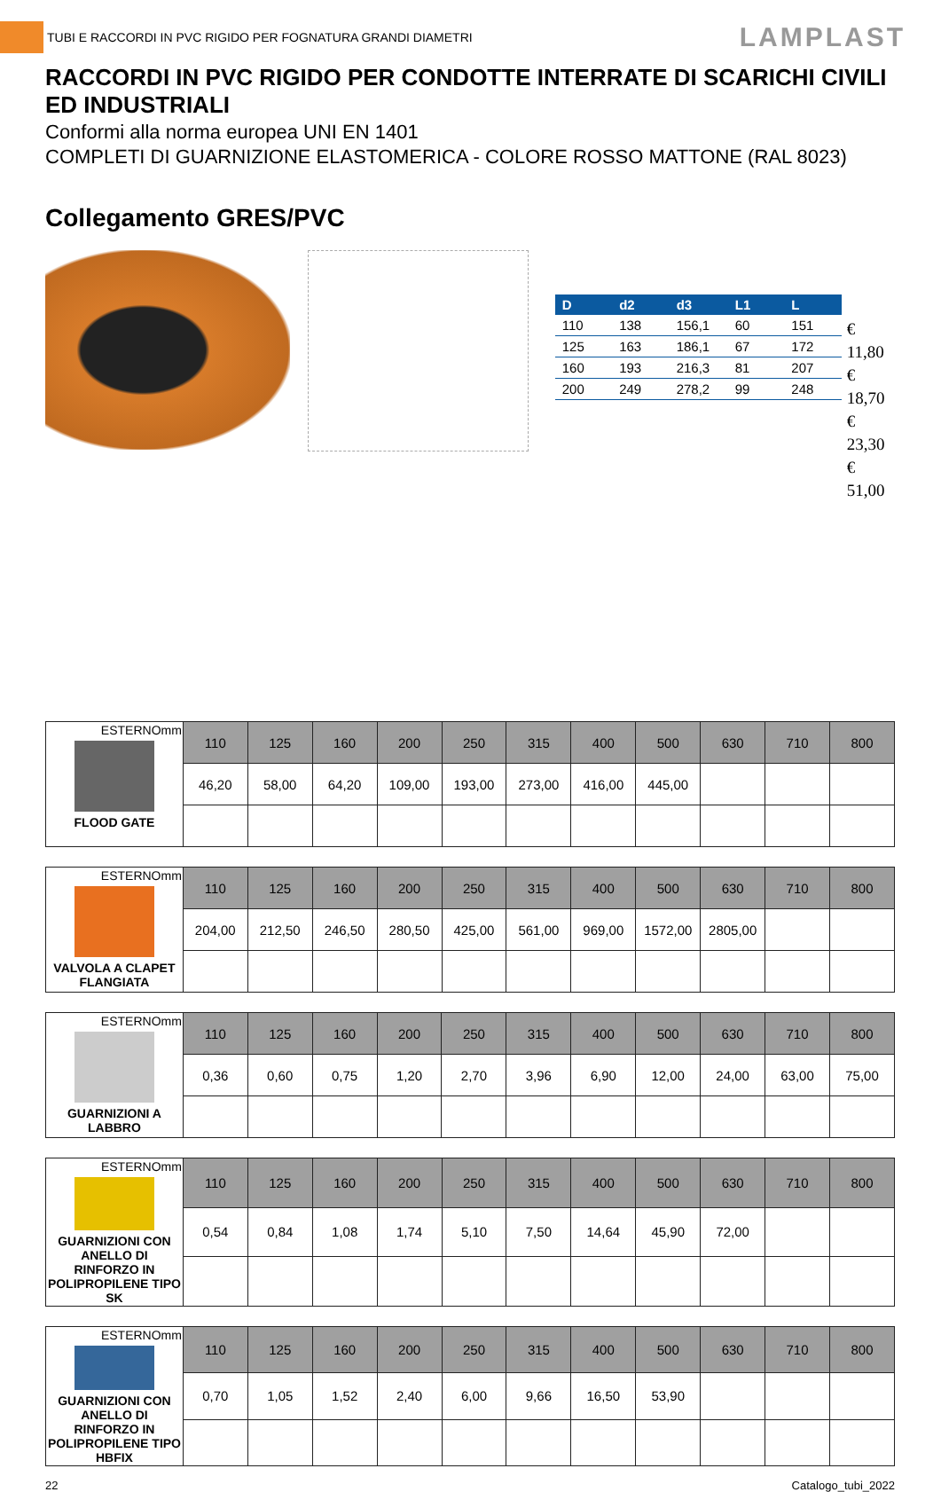TUBI E RACCORDI IN PVC RIGIDO PER FOGNATURA GRANDI DIAMETRI
LAMPLAST
RACCORDI IN PVC RIGIDO PER CONDOTTE INTERRATE DI SCARICHI CIVILI ED INDUSTRIALI
Conformi alla norma europea UNI EN 1401
COMPLETI DI GUARNIZIONE ELASTOMERICA - COLORE ROSSO MATTONE (RAL 8023)
Collegamento GRES/PVC
| D | d2 | d3 | L1 | L |
| --- | --- | --- | --- | --- |
| 110 | 138 | 156,1 | 60 | 151 |
| 125 | 163 | 186,1 | 67 | 172 |
| 160 | 193 | 216,3 | 81 | 207 |
| 200 | 249 | 278,2 | 99 | 248 |
€ 11,80
€ 18,70
€ 23,30
€ 51,00
| ESTERNOmm FLOOD GATE | 110 | 125 | 160 | 200 | 250 | 315 | 400 | 500 | 630 | 710 | 800 |
| | 46,20 | 58,00 | 64,20 | 109,00 | 193,00 | 273,00 | 416,00 | 445,00 | | | |
| ESTERNOmm VALVOLA A CLAPET FLANGIATA | 110 | 125 | 160 | 200 | 250 | 315 | 400 | 500 | 630 | 710 | 800 |
| | 204,00 | 212,50 | 246,50 | 280,50 | 425,00 | 561,00 | 969,00 | 1572,00 | 2805,00 | | |
| ESTERNOmm GUARNIZIONI A LABBRO | 110 | 125 | 160 | 200 | 250 | 315 | 400 | 500 | 630 | 710 | 800 |
| | 0,36 | 0,60 | 0,75 | 1,20 | 2,70 | 3,96 | 6,90 | 12,00 | 24,00 | 63,00 | 75,00 |
| ESTERNOmm GUARNIZIONI CON ANELLO DI RINFORZO IN POLIPROPILENE TIPO SK | 110 | 125 | 160 | 200 | 250 | 315 | 400 | 500 | 630 | 710 | 800 |
| | 0,54 | 0,84 | 1,08 | 1,74 | 5,10 | 7,50 | 14,64 | 45,90 | 72,00 | | |
| ESTERNOmm GUARNIZIONI CON ANELLO DI RINFORZO IN POLIPROPILENE TIPO HBFIX | 110 | 125 | 160 | 200 | 250 | 315 | 400 | 500 | 630 | 710 | 800 |
| | 0,70 | 1,05 | 1,52 | 2,40 | 6,00 | 9,66 | 16,50 | 53,90 | | | |
22 Catalogo_tubi_2022